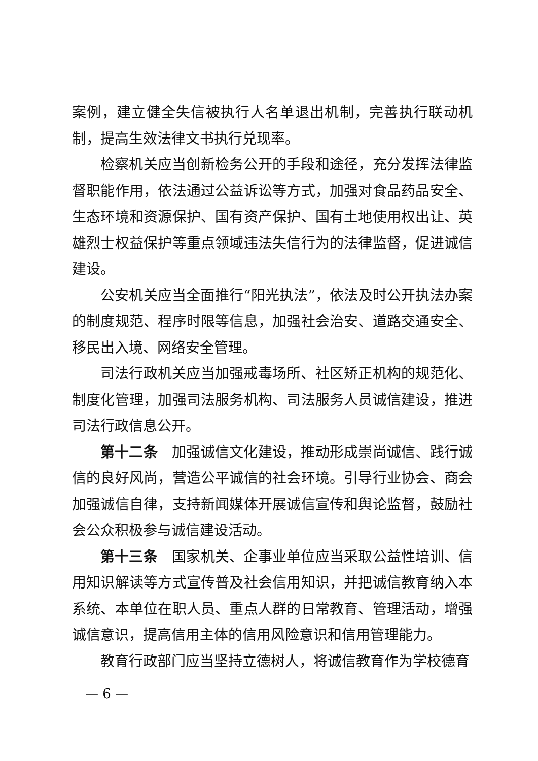案例，建立健全失信被执行人名单退出机制，完善执行联动机制，提高生效法律文书执行兑现率。
检察机关应当创新检务公开的手段和途径，充分发挥法律监督职能作用，依法通过公益诉讼等方式，加强对食品药品安全、生态环境和资源保护、国有资产保护、国有土地使用权出让、英雄烈士权益保护等重点领域违法失信行为的法律监督，促进诚信建设。
公安机关应当全面推行“阳光执法”，依法及时公开执法办案的制度规范、程序时限等信息，加强社会治安、道路交通安全、移民出入境、网络安全管理。
司法行政机关应当加强戒毒场所、社区矫正机构的规范化、制度化管理，加强司法服务机构、司法服务人员诚信建设，推进司法行政信息公开。
第十二条　加强诚信文化建设，推动形成崇尚诚信、践行诚信的良好风尚，营造公平诚信的社会环境。引导行业协会、商会加强诚信自律，支持新闻媒体开展诚信宣传和舆论监督，鼓励社会公众积极参与诚信建设活动。
第十三条　国家机关、企事业单位应当采取公益性培训、信用知识解读等方式宣传普及社会信用知识，并把诚信教育纳入本系统、本单位在职人员、重点人群的日常教育、管理活动，增强诚信意识，提高信用主体的信用风险意识和信用管理能力。
教育行政部门应当坚持立德树人，将诚信教育作为学校德育
— 6 —